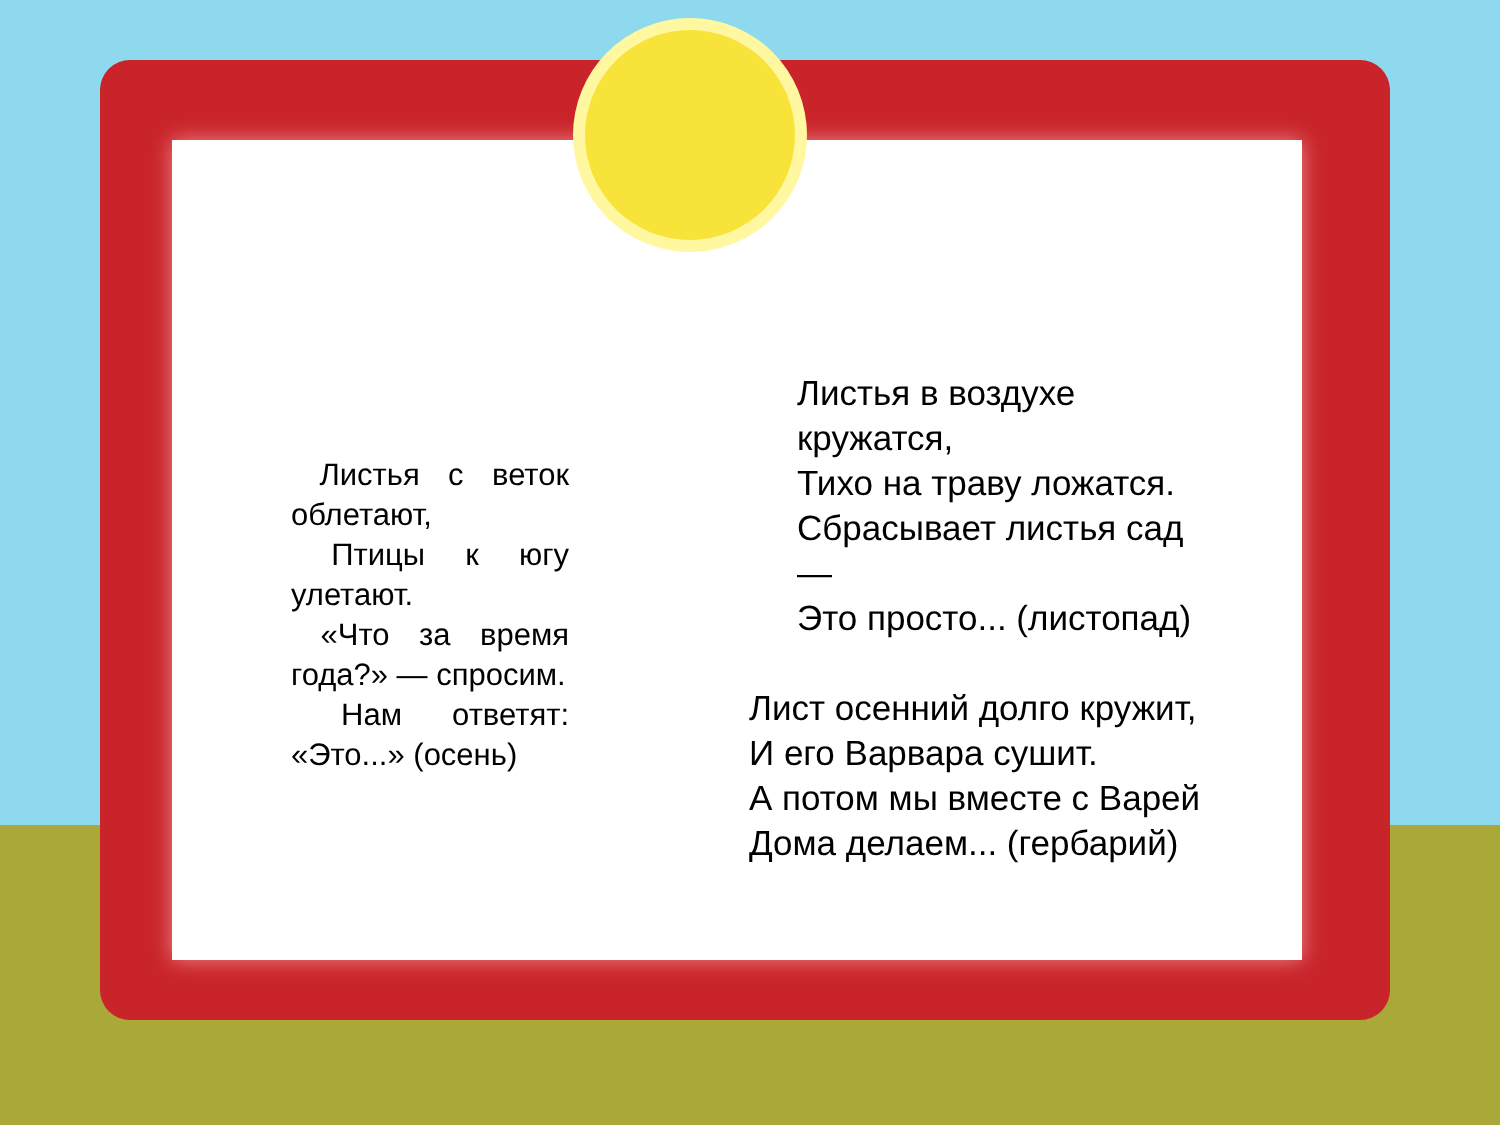Листья с веток облетают,
Птицы к югу улетают.
«Что за время года?» — спросим.
Нам ответят: «Это...» (осень)
Листья в воздухе кружатся,
Тихо на траву ложатся.
Сбрасывает листья сад —
Это просто... (листопад)
Лист осенний долго кружит,
И его Варвара сушит.
А потом мы вместе с Варей
Дома делаем... (гербарий)